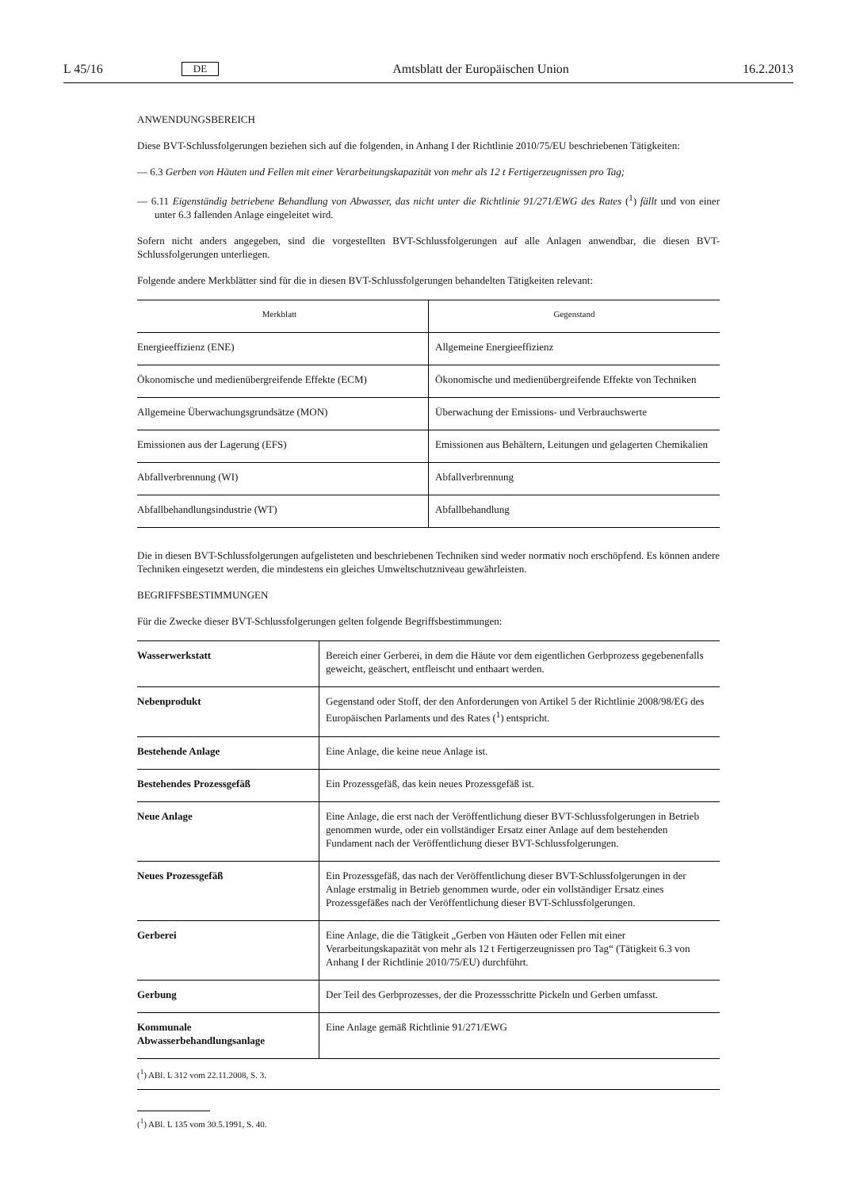L 45/16 DE Amtsblatt der Europäischen Union 16.2.2013
ANWENDUNGSBEREICH
Diese BVT-Schlussfolgerungen beziehen sich auf die folgenden, in Anhang I der Richtlinie 2010/75/EU beschriebenen Tätigkeiten:
— 6.3 Gerben von Häuten und Fellen mit einer Verarbeitungskapazität von mehr als 12 t Fertigerzeugnissen pro Tag;
— 6.11 Eigenständig betriebene Behandlung von Abwasser, das nicht unter die Richtlinie 91/271/EWG des Rates (<sup>1</sup>) fällt und von einer unter 6.3 fallenden Anlage eingeleitet wird.
Sofern nicht anders angegeben, sind die vorgestellten BVT-Schlussfolgerungen auf alle Anlagen anwendbar, die diesen BVT-Schlussfolgerungen unterliegen.
Folgende andere Merkblätter sind für die in diesen BVT-Schlussfolgerungen behandelten Tätigkeiten relevant:
| Merkblatt | Gegenstand |
| --- | --- |
| Energieeffizienz (ENE) | Allgemeine Energieeffizienz |
| Ökonomische und medienübergreifende Effekte (ECM) | Ökonomische und medienübergreifende Effekte von Techniken |
| Allgemeine Überwachungsgrundsätze (MON) | Überwachung der Emissions- und Verbrauchswerte |
| Emissionen aus der Lagerung (EFS) | Emissionen aus Behältern, Leitungen und gelagerten Chemikalien |
| Abfallverbrennung (WI) | Abfallverbrennung |
| Abfallbehandlungsindustrie (WT) | Abfallbehandlung |
Die in diesen BVT-Schlussfolgerungen aufgelisteten und beschriebenen Techniken sind weder normativ noch erschöpfend. Es können andere Techniken eingesetzt werden, die mindestens ein gleiches Umweltschutzniveau gewährleisten.
BEGRIFFSBESTIMMUNGEN
Für die Zwecke dieser BVT-Schlussfolgerungen gelten folgende Begriffsbestimmungen:
| Wasserwerkstatt | Bereich einer Gerberei, in dem die Häute vor dem eigentlichen Gerbprozess gegebenenfalls geweicht, geäschert, entfleischt und enthaart werden. |
| Nebenprodukt | Gegenstand oder Stoff, der den Anforderungen von Artikel 5 der Richtlinie 2008/98/EG des Europäischen Parlaments und des Rates (<sup>1</sup>) entspricht. |
| Bestehende Anlage | Eine Anlage, die keine neue Anlage ist. |
| Bestehendes Prozessgefäß | Ein Prozessgefäß, das kein neues Prozessgefäß ist. |
| Neue Anlage | Eine Anlage, die erst nach der Veröffentlichung dieser BVT-Schlussfolgerungen in Betrieb genommen wurde, oder ein vollständiger Ersatz einer Anlage auf dem bestehenden Fundament nach der Veröffentlichung dieser BVT-Schlussfolgerungen. |
| Neues Prozessgefäß | Ein Prozessgefäß, das nach der Veröffentlichung dieser BVT-Schlussfolgerungen in der Anlage erstmalig in Betrieb genommen wurde, oder ein vollständiger Ersatz eines Prozessgefäßes nach der Veröffentlichung dieser BVT-Schlussfolgerungen. |
| Gerberei | Eine Anlage, die die Tätigkeit „Gerben von Häuten oder Fellen mit einer Verarbeitungskapazität von mehr als 12 t Fertigerzeugnissen pro Tag“ (Tätigkeit 6.3 von Anhang I der Richtlinie 2010/75/EU) durchführt. |
| Gerbung | Der Teil des Gerbprozesses, der die Prozessschritte Pickeln und Gerben umfasst. |
| Kommunale Abwasserbehandlungsanlage | Eine Anlage gemäß Richtlinie 91/271/EWG |
(<sup>1</sup>) ABl. L 312 vom 22.11.2008, S. 3.
(<sup>1</sup>) ABl. L 135 vom 30.5.1991, S. 40.